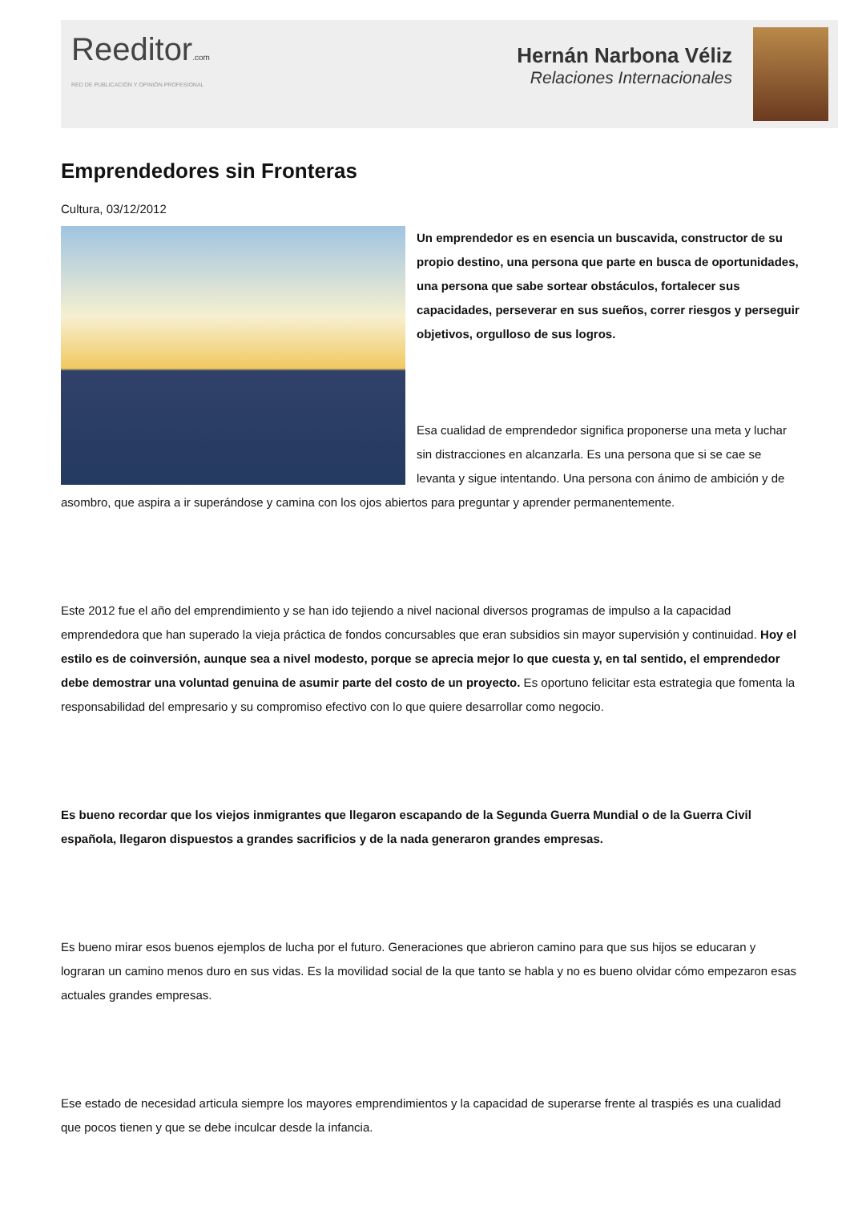Reeditor.com
RED DE PUBLICACIÓN Y OPINIÓN PROFESIONAL
Hernán Narbona Véliz
Relaciones Internacionales
Emprendedores sin Fronteras
Cultura, 03/12/2012
Un emprendedor es en esencia un buscavida, constructor de su propio destino, una persona que parte en busca de oportunidades, una persona que sabe sortear obstáculos, fortalecer sus capacidades, perseverar en sus sueños, correr riesgos y perseguir objetivos, orgulloso de sus logros.
Esa cualidad de emprendedor significa proponerse una meta y luchar sin distracciones en alcanzarla. Es una persona que si se cae se levanta y sigue intentando. Una persona con ánimo de ambición y de asombro, que aspira a ir superándose y camina con los ojos abiertos para preguntar y aprender permanentemente.
Este 2012 fue el año del emprendimiento y se han ido tejiendo a nivel nacional diversos programas de impulso a la capacidad emprendedora que han superado la vieja práctica de fondos concursables que eran subsidios sin mayor supervisión y continuidad. Hoy el estilo es de coinversión, aunque sea a nivel modesto, porque se aprecia mejor lo que cuesta y, en tal sentido, el emprendedor debe demostrar una voluntad genuina de asumir parte del costo de un proyecto. Es oportuno felicitar esta estrategia que fomenta la responsabilidad del empresario y su compromiso efectivo con lo que quiere desarrollar como negocio.
Es bueno recordar que los viejos inmigrantes que llegaron escapando de la Segunda Guerra Mundial o de la Guerra Civil española, llegaron dispuestos a grandes sacrificios y de la nada generaron grandes empresas.
Es bueno mirar esos buenos ejemplos de lucha por el futuro. Generaciones que abrieron camino para que sus hijos se educaran y lograran un camino menos duro en sus vidas. Es la movilidad social de la que tanto se habla y no es bueno olvidar cómo empezaron esas actuales grandes empresas.
Ese estado de necesidad articula siempre los mayores emprendimientos y la capacidad de superarse frente al traspiés es una cualidad que pocos tienen y que se debe inculcar desde la infancia.